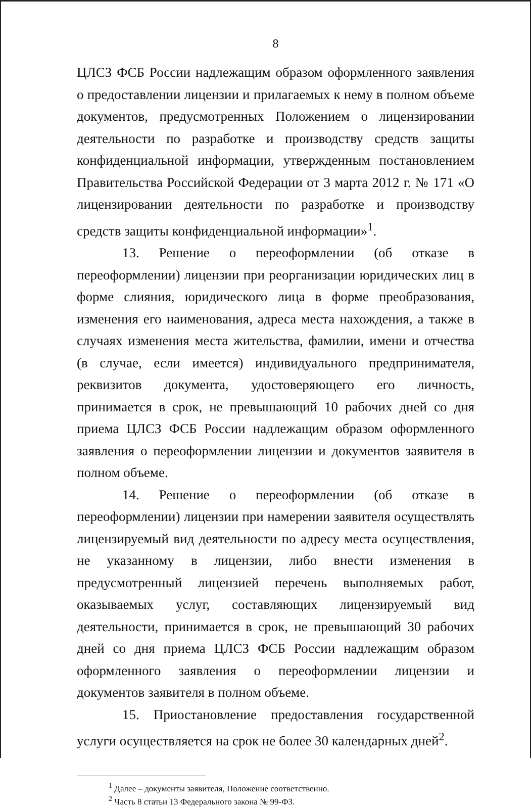8
ЦЛСЗ ФСБ России надлежащим образом оформленного заявления о предоставлении лицензии и прилагаемых к нему в полном объеме документов, предусмотренных Положением о лицензировании деятельности по разработке и производству средств защиты конфиденциальной информации, утвержденным постановлением Правительства Российской Федерации от 3 марта 2012 г. № 171 «О лицензировании деятельности по разработке и производству средств защиты конфиденциальной информации»<sup>1</sup>.
13. Решение о переоформлении (об отказе в переоформлении) лицензии при реорганизации юридических лиц в форме слияния, юридического лица в форме преобразования, изменения его наименования, адреса места нахождения, а также в случаях изменения места жительства, фамилии, имени и отчества (в случае, если имеется) индивидуального предпринимателя, реквизитов документа, удостоверяющего его личность, принимается в срок, не превышающий 10 рабочих дней со дня приема ЦЛСЗ ФСБ России надлежащим образом оформленного заявления о переоформлении лицензии и документов заявителя в полном объеме.
14. Решение о переоформлении (об отказе в переоформлении) лицензии при намерении заявителя осуществлять лицензируемый вид деятельности по адресу места осуществления, не указанному в лицензии, либо внести изменения в предусмотренный лицензией перечень выполняемых работ, оказываемых услуг, составляющих лицензируемый вид деятельности, принимается в срок, не превышающий 30 рабочих дней со дня приема ЦЛСЗ ФСБ России надлежащим образом оформленного заявления о переоформлении лицензии и документов заявителя в полном объеме.
15. Приостановление предоставления государственной услуги осуществляется на срок не более 30 календарных дней<sup>2</sup>.
<sup>1</sup> Далее – документы заявителя, Положение соответственно.
<sup>2</sup> Часть 8 статьи 13 Федерального закона № 99-ФЗ.